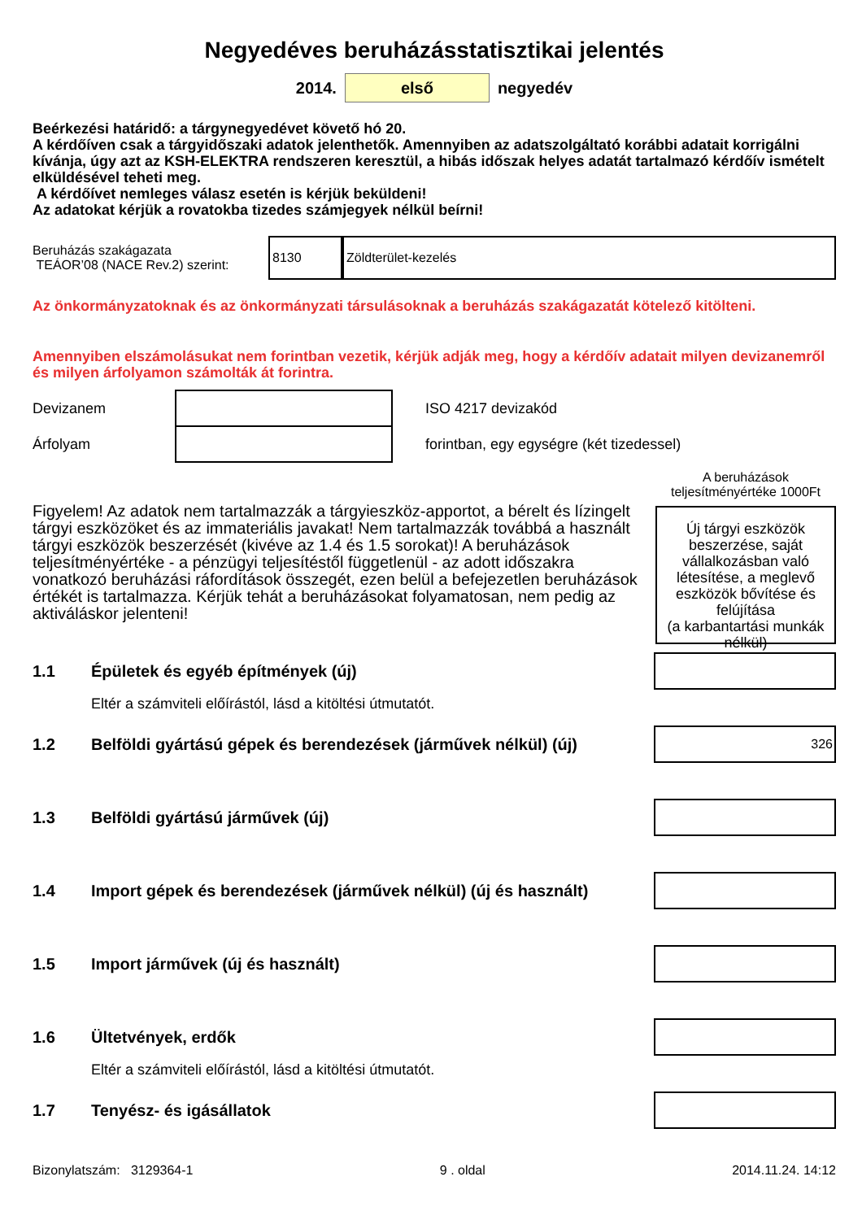Negyedéves beruházásstatisztikai jelentés
2014. első negyedév
Beérkezési határidő: a tárgynegyedévet követő hó 20.
A kérdőíven csak a tárgyidőszaki adatok jelenthetők. Amennyiben az adatszolgáltató korábbi adatait korrigálni kívánja, úgy azt az KSH-ELEKTRA rendszeren keresztül, a hibás időszak helyes adatát tartalmazó kérdőív ismételt elküldésével teheti meg.
A kérdőívet nemleges válasz esetén is kérjük beküldeni!
Az adatokat kérjük a rovatokba tizedes számjegyek nélkül beírni!
Beruházás szakágazata
TEÁOR’08 (NACE Rev.2) szerint:
8130 Zöldterület-kezelés
Az önkormányzatoknak és az önkormányzati társulásoknak a beruházás szakágazatát kötelező kitölteni.
Amennyiben elszámolásukat nem forintban vezetik, kérjük adják meg, hogy a kérdőív adatait milyen devizanemről és milyen árfolyamon számolták át forintra.
Devizanem ISO 4217 devizakód
Árfolyam forintban, egy egységre (két tizedessel)
Figyelem! Az adatok nem tartalmazzák a tárgyieszköz-apportot, a bérelt és lízingelt tárgyi eszközöket és az immateriális javakat! Nem tartalmazzák továbbá a használt tárgyi eszközök beszerzését (kivéve az 1.4 és 1.5 sorokat)! A beruházások teljesítményértéke - a pénzügyi teljesítéstől függetlenül - az adott időszakra vonatkozó beruházási ráfordítások összegét, ezen belül a befejezetlen beruházások értékét is tartalmazza. Kérjük tehát a beruházásokat folyamatosan, nem pedig az aktiváláskor jelenteni!
A beruházások teljesítményértéke 1000Ft
Új tárgyi eszközök beszerzése, saját vállalkozásban való létesítése, a meglevő eszközök bővítése és felújítása
(a karbantartási munkák nélkül)
1.1 Épületek és egyéb építmények (új)
Eltér a számviteli előírástól, lásd a kitöltési útmutatót.
1.2 Belföldi gyártású gépek és berendezések (járművek nélkül) (új)
326
1.3 Belföldi gyártású járművek (új)
1.4 Import gépek és berendezések (járművek nélkül) (új és használt)
1.5 Import járművek (új és használt)
1.6 Ültetvények, erdők
Eltér a számviteli előírástól, lásd a kitöltési útmutatót.
1.7 Tenyész- és igásállatok
Bizonylatszám: 3129364-1 9 . oldal 2014.11.24. 14:12